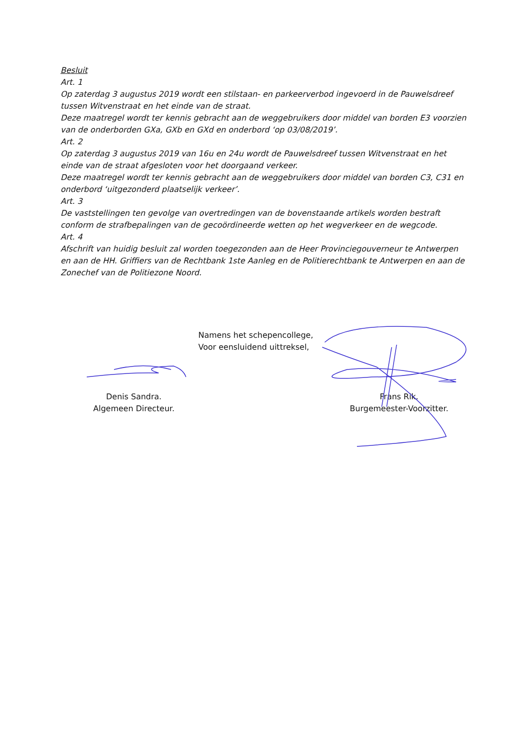Besluit
Art. 1
Op zaterdag 3 augustus 2019 wordt een stilstaan- en parkeerverbod ingevoerd in de Pauwelsdreef tussen Witvenstraat en het einde van de straat.
Deze maatregel wordt ter kennis gebracht aan de weggebruikers door middel van borden E3 voorzien van de onderborden GXa, GXb en GXd en onderbord ‘op 03/08/2019’.
Art. 2
Op zaterdag 3 augustus 2019 van 16u en 24u wordt de Pauwelsdreef tussen Witvenstraat en het einde van de straat afgesloten voor het doorgaand verkeer.
Deze maatregel wordt ter kennis gebracht aan de weggebruikers door middel van borden C3, C31 en onderbord ‘uitgezonderd plaatselijk verkeer’.
Art. 3
De vaststellingen ten gevolge van overtredingen van de bovenstaande artikels worden bestraft conform de strafbepalingen van de gecoördineerde wetten op het wegverkeer en de wegcode.
Art. 4
Afschrift van huidig besluit zal worden toegezonden aan de Heer Provinciegouverneur te Antwerpen en aan de HH. Griffiers van de Rechtbank 1ste Aanleg en de Politierechtbank te Antwerpen en aan de Zonechef van de Politiezone Noord.
Namens het schepencollege,
Voor eensluidend uittreksel,
Denis Sandra.
Algemeen Directeur.
Frans Rik.
Burgemeester-Voorzitter.